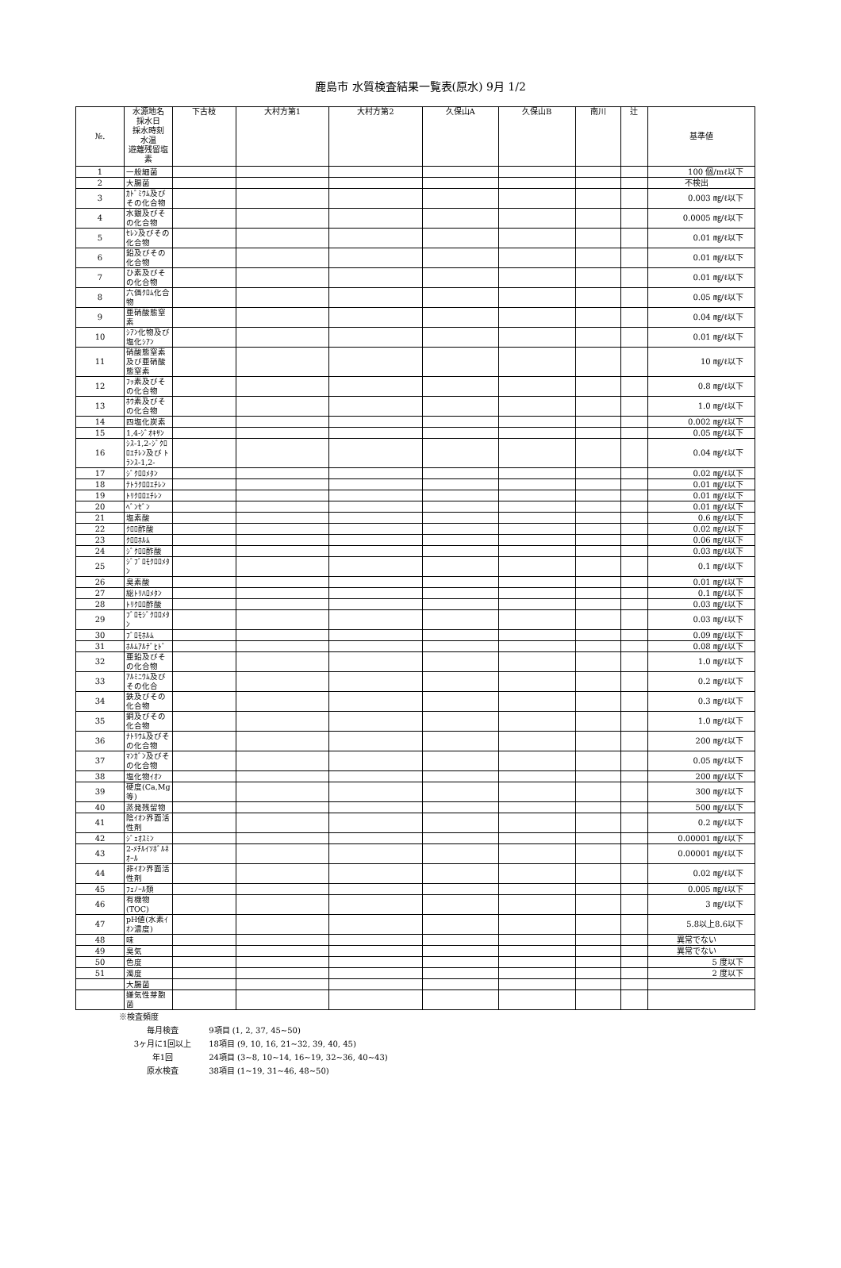鹿島市 水質検査結果一覧表(原水) 9月 1/2
| №. | 水源地名 採水日 採水時刻 水温 遊離残留塩素 | 下古枝 | 大村方第1 | 大村方第2 | 久保山A | 久保山B | 南川 | 辻 | 基準値 |
| --- | --- | --- | --- | --- | --- | --- | --- | --- | --- |
| 1 | 一般細菌 | | | | | | | | 100 個/mℓ以下 |
| 2 | 大腸菌 | | | | | | | | 不検出 |
| 3 | ｶﾄﾞﾐｳﾑ及びその化合物 | | | | | | | | 0.003 ㎎/ℓ以下 |
| 4 | 水銀及びその化合物 | | | | | | | | 0.0005 ㎎/ℓ以下 |
| 5 | ｾﾚﾝ及びその化合物 | | | | | | | | 0.01 ㎎/ℓ以下 |
| 6 | 鉛及びその化合物 | | | | | | | | 0.01 ㎎/ℓ以下 |
| 7 | ひ素及びその化合物 | | | | | | | | 0.01 ㎎/ℓ以下 |
| 8 | 六価ｸﾛﾑ化合物 | | | | | | | | 0.05 ㎎/ℓ以下 |
| 9 | 亜硝酸態窒素 | | | | | | | | 0.04 ㎎/ℓ以下 |
| 10 | ｼｱﾝ化物及び塩化ｼｱﾝ | | | | | | | | 0.01 ㎎/ℓ以下 |
| 11 | 硝酸態窒素及び亜硝酸態窒素 | | | | | | | | 10 ㎎/ℓ以下 |
| 12 | ﾌｯ素及びその化合物 | | | | | | | | 0.8 ㎎/ℓ以下 |
| 13 | ﾎｳ素及びその化合物 | | | | | | | | 1.0 ㎎/ℓ以下 |
| 14 | 四塩化炭素 | | | | | | | | 0.002 ㎎/ℓ以下 |
| 15 | 1,4-ｼﾞｵｷｻﾝ | | | | | | | | 0.05 ㎎/ℓ以下 |
| 16 | ｼｽ-1,2-ｼﾞｸﾛﾛｴﾁﾚﾝ及び ﾄﾗﾝｽ-1,2- | | | | | | | | 0.04 ㎎/ℓ以下 |
| 17 | ｼﾞｸﾛﾛﾒﾀﾝ | | | | | | | | 0.02 ㎎/ℓ以下 |
| 18 | ﾃﾄﾗｸﾛﾛｴﾁﾚﾝ | | | | | | | | 0.01 ㎎/ℓ以下 |
| 19 | ﾄﾘｸﾛﾛｴﾁﾚﾝ | | | | | | | | 0.01 ㎎/ℓ以下 |
| 20 | ﾍﾞﾝｾﾞﾝ | | | | | | | | 0.01 ㎎/ℓ以下 |
| 21 | 塩素酸 | | | | | | | | 0.6 ㎎/ℓ以下 |
| 22 | ｸﾛﾛ酢酸 | | | | | | | | 0.02 ㎎/ℓ以下 |
| 23 | ｸﾛﾛﾎﾙﾑ | | | | | | | | 0.06 ㎎/ℓ以下 |
| 24 | ｼﾞｸﾛﾛ酢酸 | | | | | | | | 0.03 ㎎/ℓ以下 |
| 25 | ｼﾞﾌﾞﾛﾓｸﾛﾛﾒﾀﾝ | | | | | | | | 0.1 ㎎/ℓ以下 |
| 26 | 臭素酸 | | | | | | | | 0.01 ㎎/ℓ以下 |
| 27 | 総ﾄﾘﾊﾛﾒﾀﾝ | | | | | | | | 0.1 ㎎/ℓ以下 |
| 28 | ﾄﾘｸﾛﾛ酢酸 | | | | | | | | 0.03 ㎎/ℓ以下 |
| 29 | ﾌﾞﾛﾓｼﾞｸﾛﾛﾒﾀﾝ | | | | | | | | 0.03 ㎎/ℓ以下 |
| 30 | ﾌﾞﾛﾓﾎﾙﾑ | | | | | | | | 0.09 ㎎/ℓ以下 |
| 31 | ﾎﾙﾑｱﾙﾃﾞﾋﾄﾞ | | | | | | | | 0.08 ㎎/ℓ以下 |
| 32 | 亜鉛及びその化合物 | | | | | | | | 1.0 ㎎/ℓ以下 |
| 33 | ｱﾙﾐﾆｳﾑ及びその化合 | | | | | | | | 0.2 ㎎/ℓ以下 |
| 34 | 鉄及びその化合物 | | | | | | | | 0.3 ㎎/ℓ以下 |
| 35 | 銅及びその化合物 | | | | | | | | 1.0 ㎎/ℓ以下 |
| 36 | ﾅﾄﾘｳﾑ及びその化合物 | | | | | | | | 200 ㎎/ℓ以下 |
| 37 | ﾏﾝｶﾞﾝ及びその化合物 | | | | | | | | 0.05 ㎎/ℓ以下 |
| 38 | 塩化物ｲｵﾝ | | | | | | | | 200 ㎎/ℓ以下 |
| 39 | 硬度(Ca,Mg等) | | | | | | | | 300 ㎎/ℓ以下 |
| 40 | 蒸発残留物 | | | | | | | | 500 ㎎/ℓ以下 |
| 41 | 陰ｲｵﾝ界面活性剤 | | | | | | | | 0.2 ㎎/ℓ以下 |
| 42 | ｼﾞｪｵｽﾐﾝ | | | | | | | | 0.00001 ㎎/ℓ以下 |
| 43 | 2-ﾒﾁﾙｲｿﾎﾞﾙﾈｵｰﾙ | | | | | | | | 0.00001 ㎎/ℓ以下 |
| 44 | 非ｲｵﾝ界面活性剤 | | | | | | | | 0.02 ㎎/ℓ以下 |
| 45 | ﾌｪﾉｰﾙ類 | | | | | | | | 0.005 ㎎/ℓ以下 |
| 46 | 有機物(TOC) | | | | | | | | 3 ㎎/ℓ以下 |
| 47 | pH値(水素ｲｵﾝ濃度) | | | | | | | | 5.8以上8.6以下 |
| 48 | 味 | | | | | | | | 異常でない |
| 49 | 臭気 | | | | | | | | 異常でない |
| 50 | 色度 | | | | | | | | 5 度以下 |
| 51 | 濁度 | | | | | | | | 2 度以下 |
| | 大腸菌 | | | | | | | | |
| | 嫌気性芽胞菌 | | | | | | | | |
※検査頻度
毎月検査 9項目 (1, 2, 37, 45~50)
3ヶ月に1回以上 18項目 (9, 10, 16, 21~32, 39, 40, 45)
年1回 24項目 (3~8, 10~14, 16~19, 32~36, 40~43)
原水検査 38項目 (1~19, 31~46, 48~50)